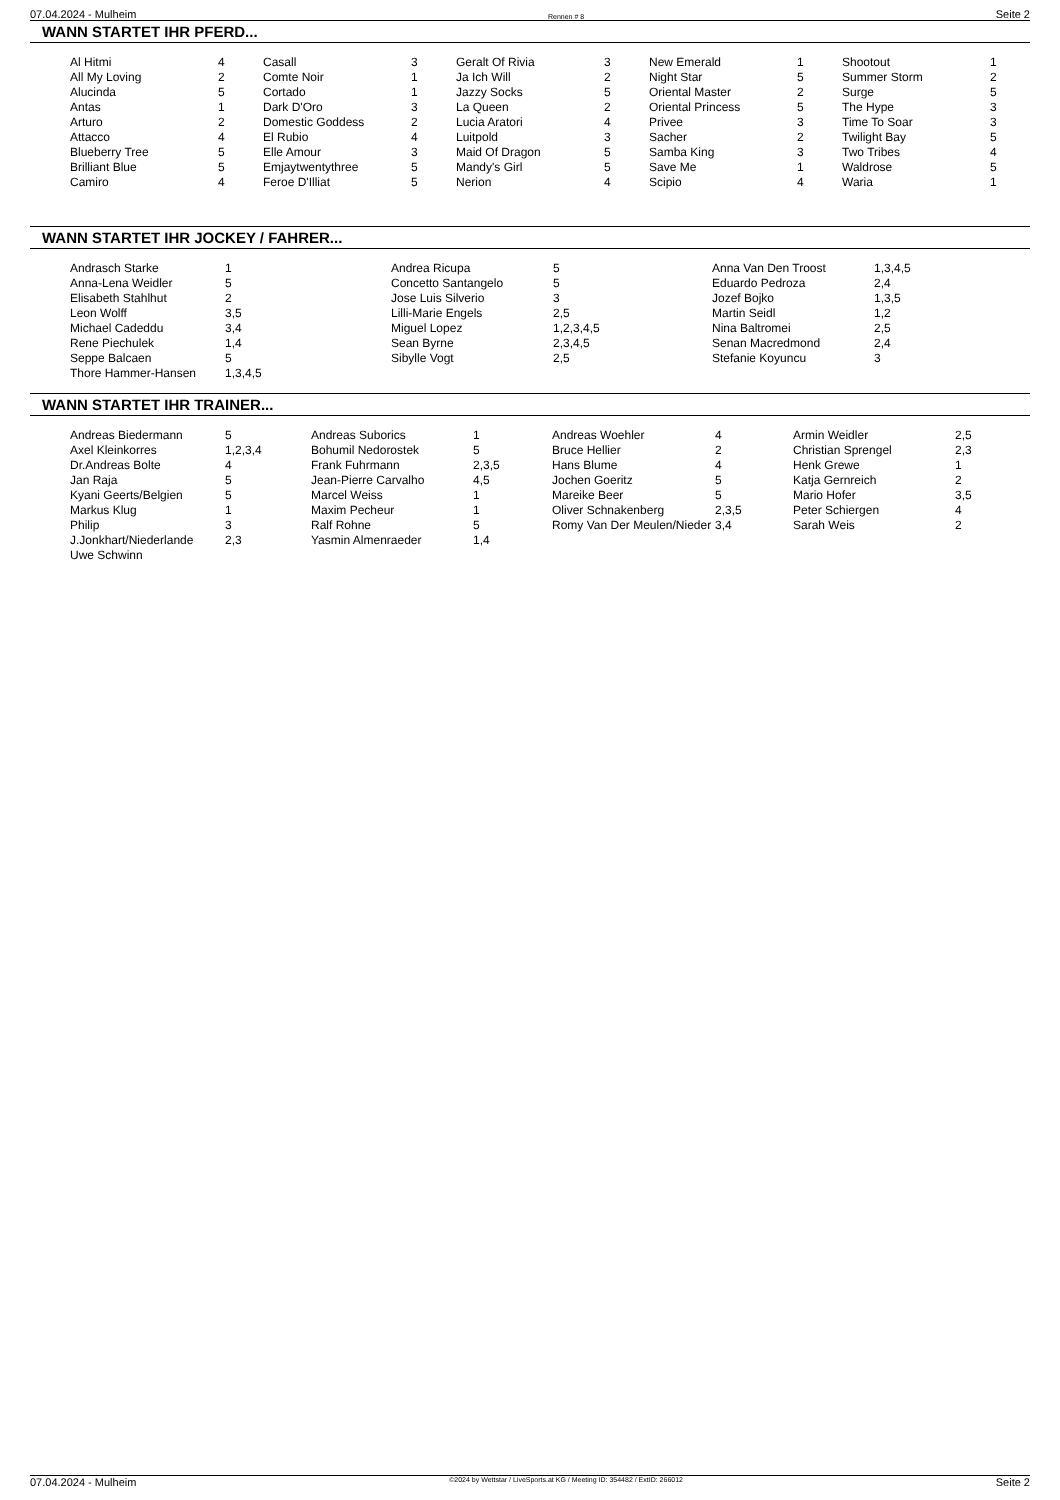07.04.2024 - Mulheim Rennen # 8 Seite 2
WANN STARTET IHR PFERD...
| Al Hitmi All My Loving Alucinda Antas Arturo Attacco Blueberry Tree Brilliant Blue Camiro | 4 2 5 1 2 4 5 5 4 | Casall Comte Noir Cortado Dark D'Oro Domestic Goddess El Rubio Elle Amour Emjaytwentythree Feroe D'Illiat | 3 1 1 3 2 4 3 5 5 | Geralt Of Rivia Ja Ich Will Jazzy Socks La Queen Lucia Aratori Luitpold Maid Of Dragon Mandy's Girl Nerion | 3 2 5 2 4 3 5 5 4 | New Emerald Night Star Oriental Master Oriental Princess Privee Sacher Samba King Save Me Scipio | 1 5 2 5 3 2 3 1 4 | Shootout Summer Storm Surge The Hype Time To Soar Twilight Bay Two Tribes Waldrose Waria | 1 2 5 3 3 5 4 5 1 |
WANN STARTET IHR JOCKEY / FAHRER...
| Andrasch Starke Anna-Lena Weidler Elisabeth Stahlhut Leon Wolff Michael Cadeddu Rene Piechulek Seppe Balcaen Thore Hammer-Hansen | 1 5 2 3,5 3,4 1,4 5 1,3,4,5 | Andrea Ricupa Concetto Santangelo Jose Luis Silverio Lilli-Marie Engels Miguel Lopez Sean Byrne Sibylle Vogt | 5 5 3 2,5 1,2,3,4,5 2,3,4,5 2,5 | Anna Van Den Troost Eduardo Pedroza Jozef Bojko Martin Seidl Nina Baltromei Senan Macredmond Stefanie Koyuncu | 1,3,4,5 2,4 1,3,5 1,2 2,5 2,4 3 |
WANN STARTET IHR TRAINER...
| Andreas Biedermann Axel Kleinkorres Dr.Andreas Bolte Jan Raja Kyani Geerts/Belgien Markus Klug Philip J.Jonkhart/Niederlande Uwe Schwinn | 5 1,2,3,4 4 5 5 1 3 2,3 | Andreas Suborics Bohumil Nedorostek Frank Fuhrmann Jean-Pierre Carvalho Marcel Weiss Maxim Pecheur Ralf Rohne Yasmin Almenraeder | 1 5 2,3,5 4,5 1 1 5 1,4 | Andreas Woehler Bruce Hellier Hans Blume Jochen Goeritz Mareike Beer Oliver Schnakenberg Romy Van Der Meulen/Nieder | 4 2 4 5 5 2,3,5 3,4 | Armin Weidler Christian Sprengel Henk Grewe Katja Gernreich Mario Hofer Peter Schiergen Sarah Weis | 2,5 2,3 1 2 3,5 4 2 |
07.04.2024 - Mulheim ©2024 by Wettstar / LiveSports.at KG / Meeting ID: 354482 / ExtID: 266012 Seite 2